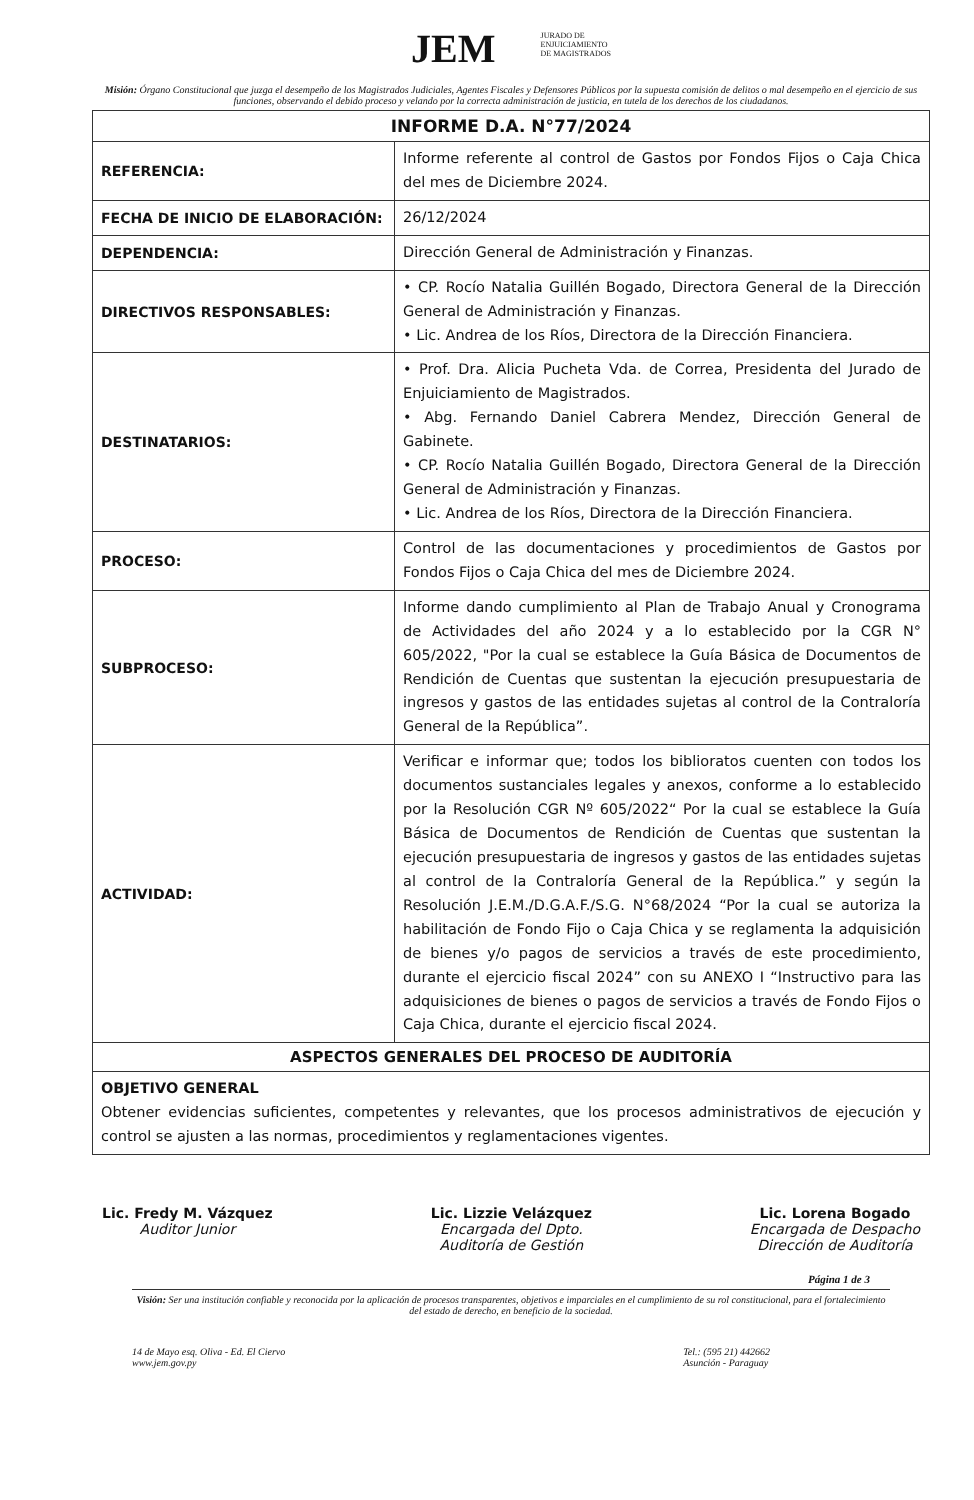JEM JURADO DE
ENJUICIAMIENTO
DE MAGISTRADOS
Misión: Órgano Constitucional que juzga el desempeño de los Magistrados Judiciales, Agentes Fiscales y Defensores Públicos por la supuesta comisión de delitos o mal desempeño en el ejercicio de sus funciones, observando el debido proceso y velando por la correcta administración de justicia, en tutela de los derechos de los ciudadanos.
| INFORME D.A. N°77/2024 | |
| --- | --- |
| REFERENCIA: | Informe referente al control de Gastos por Fondos Fijos o Caja Chica del mes de Diciembre 2024. |
| FECHA DE INICIO DE ELABORACIÓN: | 26/12/2024 |
| DEPENDENCIA: | Dirección General de Administración y Finanzas. |
| DIRECTIVOS RESPONSABLES: | • CP. Rocío Natalia Guillén Bogado, Directora General de la Dirección General de Administración y Finanzas. • Lic. Andrea de los Ríos, Directora de la Dirección Financiera. |
| DESTINATARIOS: | • Prof. Dra. Alicia Pucheta Vda. de Correa, Presidenta del Jurado de Enjuiciamiento de Magistrados. • Abg. Fernando Daniel Cabrera Mendez, Dirección General de Gabinete. • CP. Rocío Natalia Guillén Bogado, Directora General de la Dirección General de Administración y Finanzas. • Lic. Andrea de los Ríos, Directora de la Dirección Financiera. |
| PROCESO: | Control de las documentaciones y procedimientos de Gastos por Fondos Fijos o Caja Chica del mes de Diciembre 2024. |
| SUBPROCESO: | Informe dando cumplimiento al Plan de Trabajo Anual y Cronograma de Actividades del año 2024 y a lo establecido por la CGR N° 605/2022, "Por la cual se establece la Guía Básica de Documentos de Rendición de Cuentas que sustentan la ejecución presupuestaria de ingresos y gastos de las entidades sujetas al control de la Contraloría General de la República”. |
| ACTIVIDAD: | Verificar e informar que; todos los biblioratos cuenten con todos los documentos sustanciales legales y anexos, conforme a lo establecido por la Resolución CGR Nº 605/2022“ Por la cual se establece la Guía Básica de Documentos de Rendición de Cuentas que sustentan la ejecución presupuestaria de ingresos y gastos de las entidades sujetas al control de la Contraloría General de la República.” y según la Resolución J.E.M./D.G.A.F./S.G. N°68/2024 “Por la cual se autoriza la habilitación de Fondo Fijo o Caja Chica y se reglamenta la adquisición de bienes y/o pagos de servicios a través de este procedimiento, durante el ejercicio fiscal 2024” con su ANEXO I “Instructivo para las adquisiciones de bienes o pagos de servicios a través de Fondo Fijos o Caja Chica, durante el ejercicio fiscal 2024. |
| ASPECTOS GENERALES DEL PROCESO DE AUDITORÍA | |
| OBJETIVO GENERAL Obtener evidencias suficientes, competentes y relevantes, que los procesos administrativos de ejecución y control se ajusten a las normas, procedimientos y reglamentaciones vigentes. | |
Lic. Fredy M. Vázquez
Auditor Junior
Lic. Lizzie Velázquez
Encargada del Dpto.
Auditoría de Gestión
Lic. Lorena Bogado
Encargada de Despacho
Dirección de Auditoría
Página 1 de 3
Visión: Ser una institución confiable y reconocida por la aplicación de procesos transparentes, objetivos e imparciales en el cumplimiento de su rol constitucional, para el fortalecimiento del estado de derecho, en beneficio de la sociedad.
14 de Mayo esq. Oliva - Ed. El Ciervo
www.jem.gov.py
Tel.: (595 21) 442662
Asunción - Paraguay